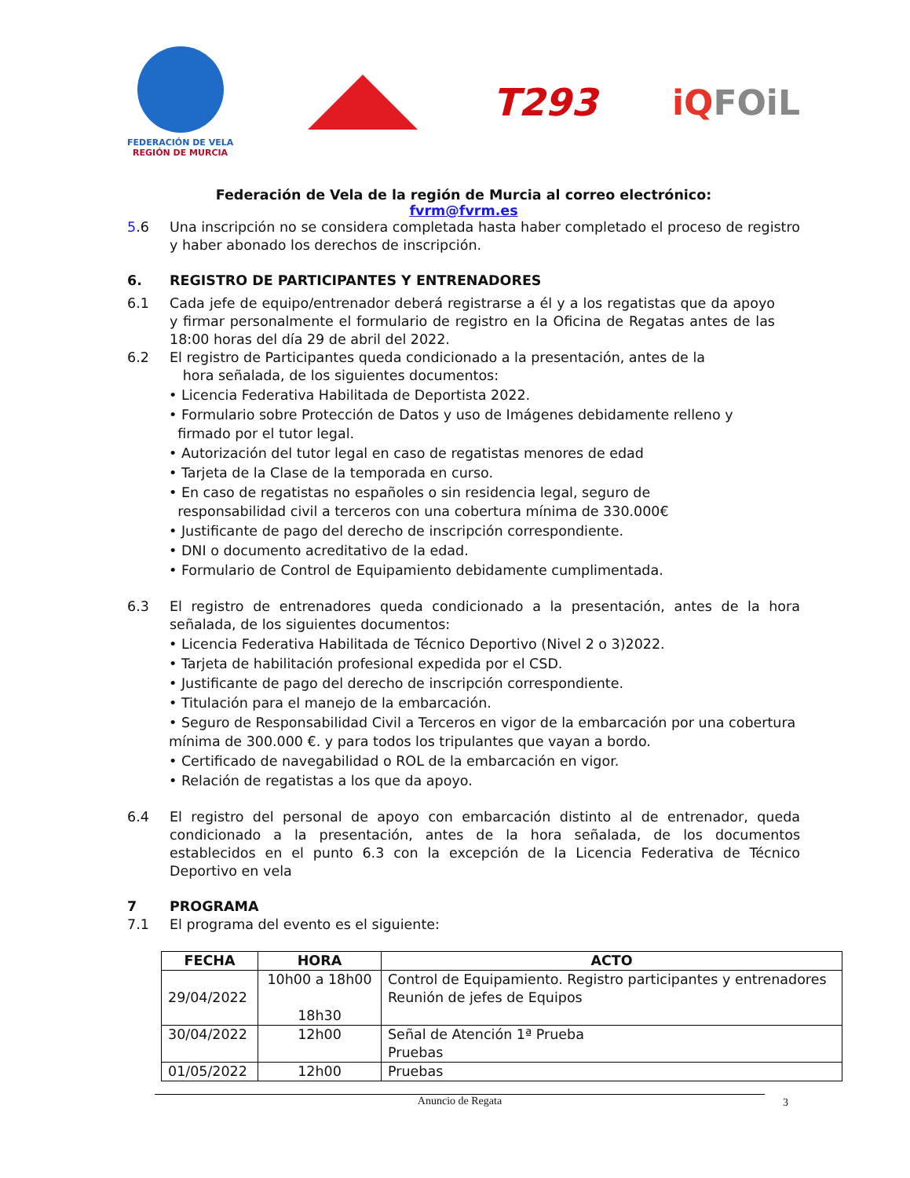FEDERACIÓN DE VELA
REGIÓN DE MURCIA
T293 iQFOiL
Federación de Vela de la región de Murcia al correo electrónico:
fvrm@fvrm.es
5.6 Una inscripción no se considera completada hasta haber completado el proceso de registro y haber abonado los derechos de inscripción.
6. REGISTRO DE PARTICIPANTES Y ENTRENADORES
6.1 Cada jefe de equipo/entrenador deberá registrarse a él y a los regatistas que da apoyo y firmar personalmente el formulario de registro en la Oficina de Regatas antes de las 18:00 horas del día 29 de abril del 2022.
6.2 El registro de Participantes queda condicionado a la presentación, antes de la
hora señalada, de los siguientes documentos:
• Licencia Federativa Habilitada de Deportista 2022.
• Formulario sobre Protección de Datos y uso de Imágenes debidamente relleno y
firmado por el tutor legal.
• Autorización del tutor legal en caso de regatistas menores de edad
• Tarjeta de la Clase de la temporada en curso.
• En caso de regatistas no españoles o sin residencia legal, seguro de
responsabilidad civil a terceros con una cobertura mínima de 330.000€
• Justificante de pago del derecho de inscripción correspondiente.
• DNI o documento acreditativo de la edad.
• Formulario de Control de Equipamiento debidamente cumplimentada.
6.3 El registro de entrenadores queda condicionado a la presentación, antes de la hora señalada, de los siguientes documentos:
• Licencia Federativa Habilitada de Técnico Deportivo (Nivel 2 o 3)2022.
• Tarjeta de habilitación profesional expedida por el CSD.
• Justificante de pago del derecho de inscripción correspondiente.
• Titulación para el manejo de la embarcación.
• Seguro de Responsabilidad Civil a Terceros en vigor de la embarcación por una cobertura mínima de 300.000 €. y para todos los tripulantes que vayan a bordo.
• Certificado de navegabilidad o ROL de la embarcación en vigor.
• Relación de regatistas a los que da apoyo.
6.4 El registro del personal de apoyo con embarcación distinto al de entrenador, queda condicionado a la presentación, antes de la hora señalada, de los documentos establecidos en el punto 6.3 con la excepción de la Licencia Federativa de Técnico Deportivo en vela
7 PROGRAMA
7.1 El programa del evento es el siguiente:
| FECHA | HORA | ACTO |
| --- | --- | --- |
| 29/04/2022 | 10h00 a 18h00 18h30 | Control de Equipamiento. Registro participantes y entrenadores Reunión de jefes de Equipos |
| 30/04/2022 | 12h00 | Señal de Atención 1ª Prueba Pruebas |
| 01/05/2022 | 12h00 | Pruebas |
Anuncio de Regata 3